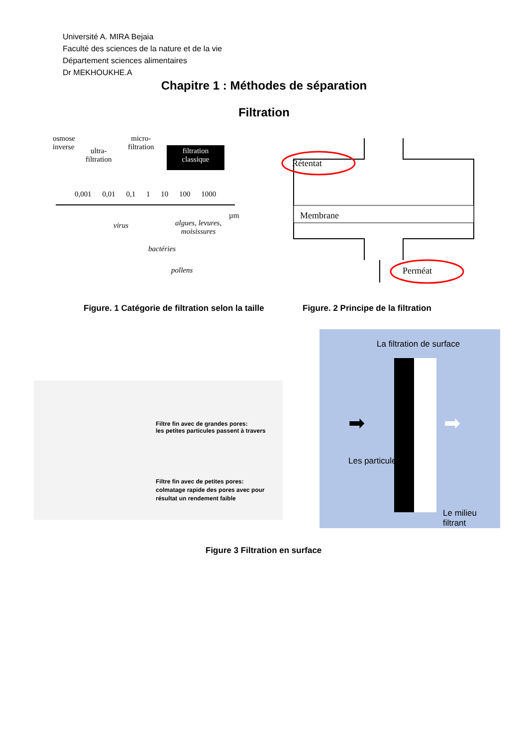Université A. MIRA Bejaia
Faculté des sciences de la nature et de la vie
Département sciences alimentaires
Dr MEKHOUKHE.A
Chapitre 1 : Méthodes de séparation
Filtration
osmose
inverse
ultra-
filtration
micro-
filtration
filtration
classique
0,001 0,01 0,1 1 10 100 1000
µm
virus
algues, levures,
moisissures
bactéries
pollens
Rétentat
Membrane
Perméat
Figure. 1 Catégorie de filtration selon la taille
Figure. 2 Principe de la filtration
Filtre fin avec de grandes pores:
les petites particules passent à travers
Filtre fin avec de petites pores:
colmatage rapide des pores avec pour
résultat un rendement faible
La filtration de surface
Les particules
Le milieu filtrant
➡ ➡
Figure 3 Filtration en surface